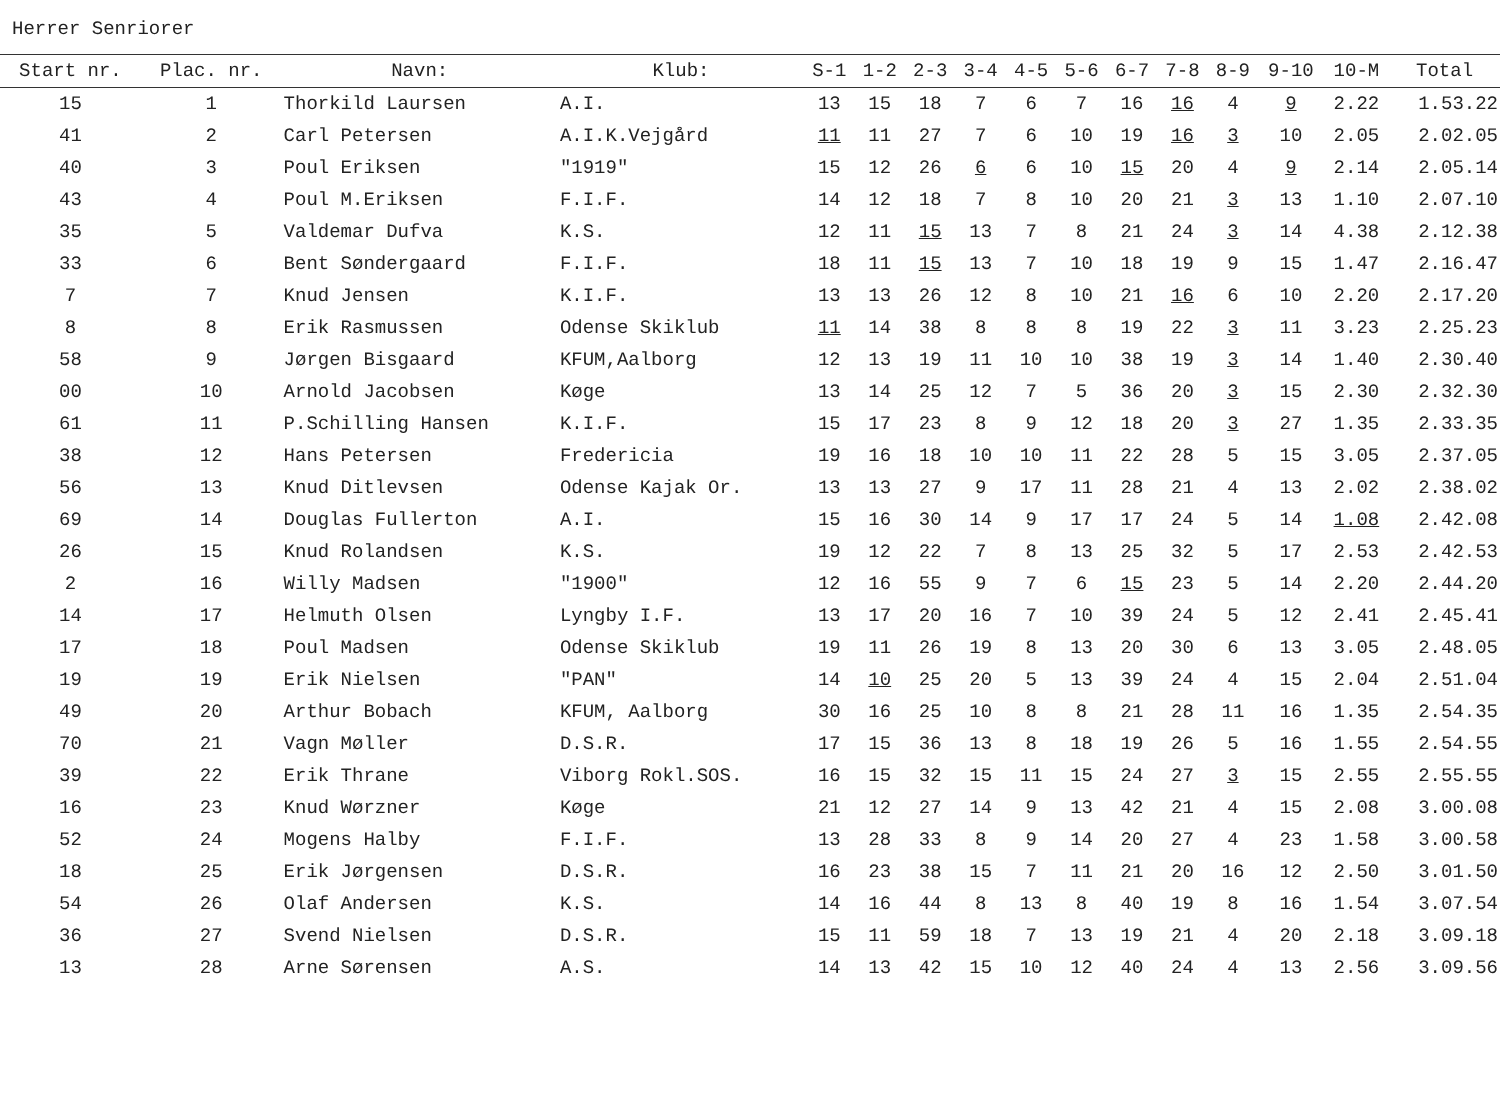Herrer Senriorer
| Start nr. | Plac. nr. | Navn: | Klub: | S-1 | 1-2 | 2-3 | 3-4 | 4-5 | 5-6 | 6-7 | 7-8 | 8-9 | 9-10 | 10-M | Total |
| --- | --- | --- | --- | --- | --- | --- | --- | --- | --- | --- | --- | --- | --- | --- | --- |
| 15 | 1 | Thorkild Laursen | A.I. | 13 | 15 | 18 | 7 | 6 | 7 | 16 | 16 | 4 | 9 | 2.22 | 1.53.22 |
| 41 | 2 | Carl Petersen | A.I.K.Vejgård | 11 | 11 | 27 | 7 | 6 | 10 | 19 | 16 | 3 | 10 | 2.05 | 2.02.05 |
| 40 | 3 | Poul Eriksen | "1919" | 15 | 12 | 26 | 6 | 6 | 10 | 15 | 20 | 4 | 9 | 2.14 | 2.05.14 |
| 43 | 4 | Poul M.Eriksen | F.I.F. | 14 | 12 | 18 | 7 | 8 | 10 | 20 | 21 | 3 | 13 | 1.10 | 2.07.10 |
| 35 | 5 | Valdemar Dufva | K.S. | 12 | 11 | 15 | 13 | 7 | 8 | 21 | 24 | 3 | 14 | 4.38 | 2.12.38 |
| 33 | 6 | Bent Søndergaard | F.I.F. | 18 | 11 | 15 | 13 | 7 | 10 | 18 | 19 | 9 | 15 | 1.47 | 2.16.47 |
| 7 | 7 | Knud Jensen | K.I.F. | 13 | 13 | 26 | 12 | 8 | 10 | 21 | 16 | 6 | 10 | 2.20 | 2.17.20 |
| 8 | 8 | Erik Rasmussen | Odense Skiklub | 11 | 14 | 38 | 8 | 8 | 8 | 19 | 22 | 3 | 11 | 3.23 | 2.25.23 |
| 58 | 9 | Jørgen Bisgaard | KFUM,Aalborg | 12 | 13 | 19 | 11 | 10 | 10 | 38 | 19 | 3 | 14 | 1.40 | 2.30.40 |
| 00 | 10 | Arnold Jacobsen | Køge | 13 | 14 | 25 | 12 | 7 | 5 | 36 | 20 | 3 | 15 | 2.30 | 2.32.30 |
| 61 | 11 | P.Schilling Hansen | K.I.F. | 15 | 17 | 23 | 8 | 9 | 12 | 18 | 20 | 3 | 27 | 1.35 | 2.33.35 |
| 38 | 12 | Hans Petersen | Fredericia | 19 | 16 | 18 | 10 | 10 | 11 | 22 | 28 | 5 | 15 | 3.05 | 2.37.05 |
| 56 | 13 | Knud Ditlevsen | Odense Kajak Or. | 13 | 13 | 27 | 9 | 17 | 11 | 28 | 21 | 4 | 13 | 2.02 | 2.38.02 |
| 69 | 14 | Douglas Fullerton | A.I. | 15 | 16 | 30 | 14 | 9 | 17 | 17 | 24 | 5 | 14 | 1.08 | 2.42.08 |
| 26 | 15 | Knud Rolandsen | K.S. | 19 | 12 | 22 | 7 | 8 | 13 | 25 | 32 | 5 | 17 | 2.53 | 2.42.53 |
| 2 | 16 | Willy Madsen | "1900" | 12 | 16 | 55 | 9 | 7 | 6 | 15 | 23 | 5 | 14 | 2.20 | 2.44.20 |
| 14 | 17 | Helmuth Olsen | Lyngby I.F. | 13 | 17 | 20 | 16 | 7 | 10 | 39 | 24 | 5 | 12 | 2.41 | 2.45.41 |
| 17 | 18 | Poul Madsen | Odense Skiklub | 19 | 11 | 26 | 19 | 8 | 13 | 20 | 30 | 6 | 13 | 3.05 | 2.48.05 |
| 19 | 19 | Erik Nielsen | "PAN" | 14 | 10 | 25 | 20 | 5 | 13 | 39 | 24 | 4 | 15 | 2.04 | 2.51.04 |
| 49 | 20 | Arthur Bobach | KFUM, Aalborg | 30 | 16 | 25 | 10 | 8 | 8 | 21 | 28 | 11 | 16 | 1.35 | 2.54.35 |
| 70 | 21 | Vagn Møller | D.S.R. | 17 | 15 | 36 | 13 | 8 | 18 | 19 | 26 | 5 | 16 | 1.55 | 2.54.55 |
| 39 | 22 | Erik Thrane | Viborg Rokl.SOS. | 16 | 15 | 32 | 15 | 11 | 15 | 24 | 27 | 3 | 15 | 2.55 | 2.55.55 |
| 16 | 23 | Knud Wørzner | Køge | 21 | 12 | 27 | 14 | 9 | 13 | 42 | 21 | 4 | 15 | 2.08 | 3.00.08 |
| 52 | 24 | Mogens Halby | F.I.F. | 13 | 28 | 33 | 8 | 9 | 14 | 20 | 27 | 4 | 23 | 1.58 | 3.00.58 |
| 18 | 25 | Erik Jørgensen | D.S.R. | 16 | 23 | 38 | 15 | 7 | 11 | 21 | 20 | 16 | 12 | 2.50 | 3.01.50 |
| 54 | 26 | Olaf Andersen | K.S. | 14 | 16 | 44 | 8 | 13 | 8 | 40 | 19 | 8 | 16 | 1.54 | 3.07.54 |
| 36 | 27 | Svend Nielsen | D.S.R. | 15 | 11 | 59 | 18 | 7 | 13 | 19 | 21 | 4 | 20 | 2.18 | 3.09.18 |
| 13 | 28 | Arne Sørensen | A.S. | 14 | 13 | 42 | 15 | 10 | 12 | 40 | 24 | 4 | 13 | 2.56 | 3.09.56 |